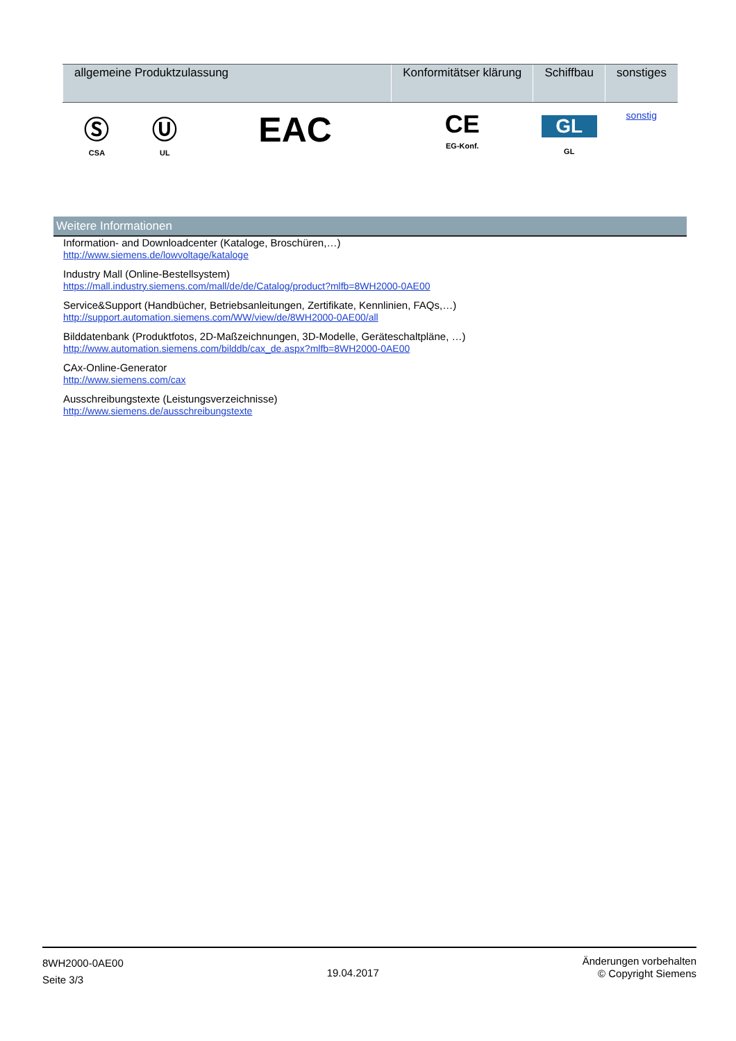| allgemeine Produktzulassung | | | Konformitätser klärung | Schiffbau | sonstiges |
| --- | --- | --- | --- | --- | --- |
| Ⓢ CSA | Ⓤ UL | EAC | CE EG-Konf. | GL GL | sonstig |
Weitere Informationen
Information- and Downloadcenter (Kataloge, Broschüren,…)
http://www.siemens.de/lowvoltage/kataloge
Industry Mall (Online-Bestellsystem)
https://mall.industry.siemens.com/mall/de/de/Catalog/product?mlfb=8WH2000-0AE00
Service&Support (Handbücher, Betriebsanleitungen, Zertifikate, Kennlinien, FAQs,…)
http://support.automation.siemens.com/WW/view/de/8WH2000-0AE00/all
Bilddatenbank (Produktfotos, 2D-Maßzeichnungen, 3D-Modelle, Geräteschaltpläne, …)
http://www.automation.siemens.com/bilddb/cax_de.aspx?mlfb=8WH2000-0AE00
CAx-Online-Generator
http://www.siemens.com/cax
Ausschreibungstexte (Leistungsverzeichnisse)
http://www.siemens.de/ausschreibungstexte
8WH2000-0AE00
Seite 3/3
19.04.2017
Änderungen vorbehalten
© Copyright Siemens